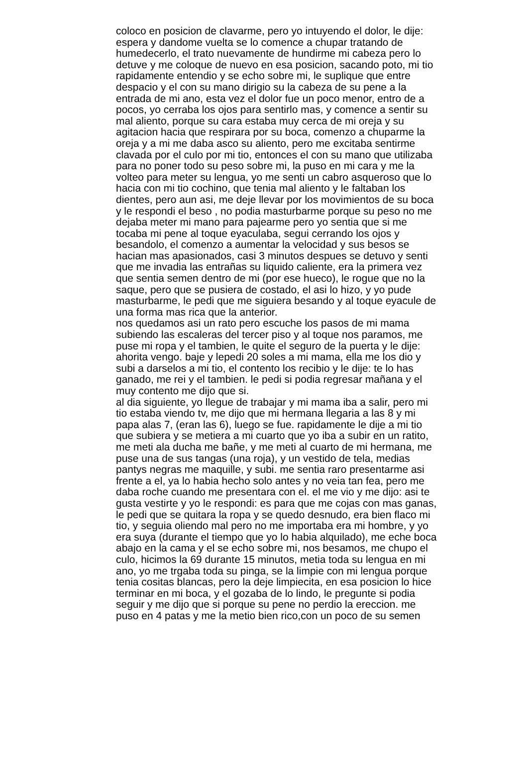coloco en posicion de clavarme, pero yo intuyendo el dolor, le dije:
espera y dandome vuelta se lo comence a chupar tratando de
humedecerlo, el trato nuevamente de hundirme mi cabeza pero lo
detuve y me coloque de nuevo en esa posicion, sacando poto, mi tio
rapidamente entendio y se echo sobre mi, le suplique que entre
despacio y el con su mano dirigio su la cabeza de su pene a la
entrada de mi ano, esta vez el dolor fue un poco menor, entro de a
pocos, yo cerraba los ojos para sentirlo mas, y comence a sentir su
mal aliento, porque su cara estaba muy cerca de mi oreja y su
agitacion hacia que respirara por su boca, comenzo a chuparme la
oreja y a mi me daba asco su aliento, pero me excitaba sentirme
clavada por el culo por mi tio, entonces el con su mano que utilizaba
para no poner todo su peso sobre mi, la puso en mi cara y me la
volteo para meter su lengua, yo me senti un cabro asqueroso que lo
hacia con mi tio cochino, que tenia mal aliento y le faltaban los
dientes, pero aun asi, me deje llevar por los movimientos de su boca
y le respondi el beso , no podia masturbarme porque su peso no me
dejaba meter mi mano para pajearme pero yo sentia que si me
tocaba mi pene al toque eyaculaba, segui cerrando los ojos y
besandolo, el comenzo a aumentar la velocidad y sus besos se
hacian mas apasionados, casi 3 minutos despues se detuvo y senti
que me invadia las entrañas su liquido caliente, era la primera vez
que sentia semen dentro de mi (por ese hueco), le rogue que no la
saque, pero que se pusiera de costado, el asi lo hizo, y yo pude
masturbarme, le pedi que me siguiera besando y al toque eyacule de
una forma mas rica que la anterior.
nos quedamos asi un rato pero escuche los pasos de mi mama
subiendo las escaleras del tercer piso y al toque nos paramos, me
puse mi ropa y el tambien, le quite el seguro de la puerta y le dije:
ahorita vengo. baje y lepedi 20 soles a mi mama, ella me los dio y
subi a darselos a mi tio, el contento los recibio y le dije: te lo has
ganado, me rei y el tambien. le pedi si podia regresar mañana y el
muy contento me dijo que si.
al dia siguiente, yo llegue de trabajar y mi mama iba a salir, pero mi
tio estaba viendo tv, me dijo que mi hermana llegaria a las 8 y mi
papa alas 7, (eran las 6), luego se fue. rapidamente le dije a mi tio
que subiera y se metiera a mi cuarto que yo iba a subir en un ratito,
me meti ala ducha me bañe, y me meti al cuarto de mi hermana, me
puse una de sus tangas (una roja), y un vestido de tela, medias
pantys negras me maquille, y subi. me sentia raro presentarme asi
frente a el, ya lo habia hecho solo antes y no veia tan fea, pero me
daba roche cuando me presentara con el. el me vio y me dijo: asi te
gusta vestirte y yo le respondi: es para que me cojas con mas ganas,
le pedi que se quitara la ropa y se quedo desnudo, era bien flaco mi
tio, y seguia oliendo mal pero no me importaba era mi hombre, y yo
era suya (durante el tiempo que yo lo habia alquilado), me eche boca
abajo en la cama y el se echo sobre mi, nos besamos, me chupo el
culo, hicimos la 69 durante 15 minutos, metia toda su lengua en mi
ano, yo me trgaba toda su pinga, se la limpie con mi lengua porque
tenia cositas blancas, pero la deje limpiecita, en esa posicion lo hice
terminar en mi boca, y el gozaba de lo lindo, le pregunte si podia
seguir y me dijo que si porque su pene no perdio la ereccion. me
puso en 4 patas y me la metio bien rico,con un poco de su semen